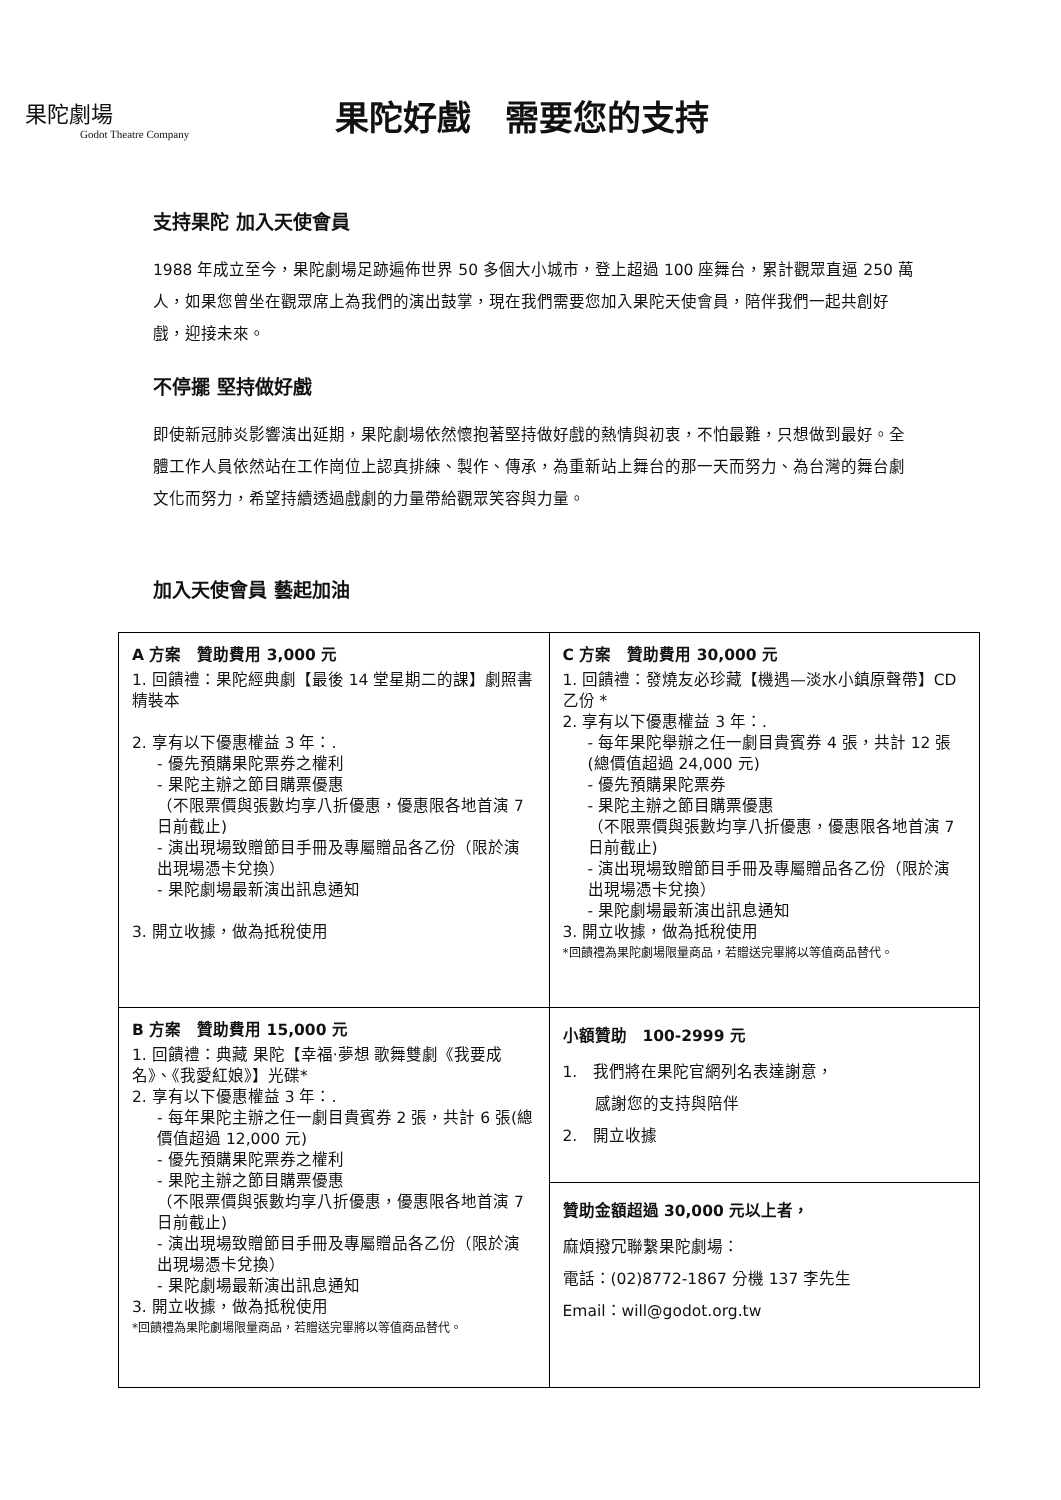果陀劇場
Godot Theatre Company
果陀好戲　需要您的支持
支持果陀 加入天使會員
1988 年成立至今，果陀劇場足跡遍佈世界 50 多個大小城市，登上超過 100 座舞台，累計觀眾直逼 250 萬人，如果您曾坐在觀眾席上為我們的演出鼓掌，現在我們需要您加入果陀天使會員，陪伴我們一起共創好戲，迎接未來。
不停擺 堅持做好戲
即使新冠肺炎影響演出延期，果陀劇場依然懷抱著堅持做好戲的熱情與初衷，不怕最難，只想做到最好。全體工作人員依然站在工作崗位上認真排練、製作、傳承，為重新站上舞台的那一天而努力、為台灣的舞台劇文化而努力，希望持續透過戲劇的力量帶給觀眾笑容與力量。
加入天使會員 藝起加油
| A 方案 贊助費用 3,000 元 1. 回饋禮：果陀經典劇【最後 14 堂星期二的課】劇照書精裝本 2. 享有以下優惠權益 3 年：. - 優先預購果陀票券之權利 - 果陀主辦之節目購票優惠 （不限票價與張數均享八折優惠，優惠限各地首演 7 日前截止) - 演出現場致贈節目手冊及專屬贈品各乙份（限於演出現場憑卡兌換） - 果陀劇場最新演出訊息通知 3. 開立收據，做為抵稅使用 | C 方案 贊助費用 30,000 元 1. 回饋禮：發燒友必珍藏【機遇—淡水小鎮原聲帶】CD 乙份 * 2. 享有以下優惠權益 3 年：. - 每年果陀舉辦之任一劇目貴賓券 4 張，共計 12 張 (總價值超過 24,000 元) - 優先預購果陀票券 - 果陀主辦之節目購票優惠 （不限票價與張數均享八折優惠，優惠限各地首演 7 日前截止) - 演出現場致贈節目手冊及專屬贈品各乙份（限於演出現場憑卡兌換） - 果陀劇場最新演出訊息通知 3. 開立收據，做為抵稅使用 *回饋禮為果陀劇場限量商品，若贈送完畢將以等值商品替代。 |
| B 方案 贊助費用 15,000 元 1. 回饋禮：典藏 果陀【幸福‧夢想 歌舞雙劇《我要成名》、《我愛紅娘》】光碟* 2. 享有以下優惠權益 3 年：. - 每年果陀主辦之任一劇目貴賓券 2 張，共計 6 張(總價值超過 12,000 元) - 優先預購果陀票券之權利 - 果陀主辦之節目購票優惠 （不限票價與張數均享八折優惠，優惠限各地首演 7 日前截止) - 演出現場致贈節目手冊及專屬贈品各乙份（限於演出現場憑卡兌換） - 果陀劇場最新演出訊息通知 3. 開立收據，做為抵稅使用 *回饋禮為果陀劇場限量商品，若贈送完畢將以等值商品替代。 | 小額贊助 100-2999 元 1. 我們將在果陀官網列名表達謝意， 感謝您的支持與陪伴 2. 開立收據 |
| | 贊助金額超過 30,000 元以上者， 麻煩撥冗聯繫果陀劇場： 電話：(02)8772-1867 分機 137 李先生 Email：will@godot.org.tw |